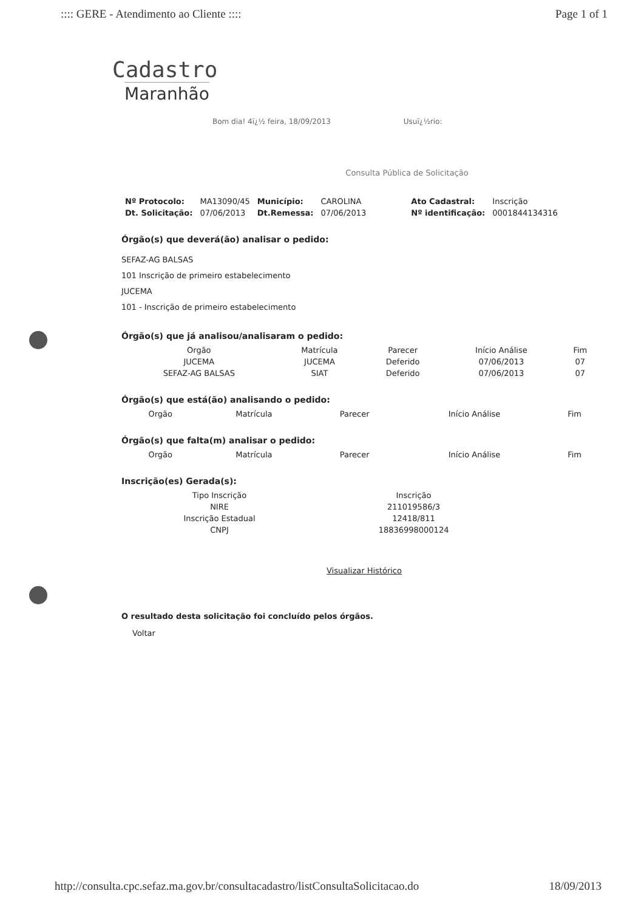:::: GERE - Atendimento ao Cliente :::: Page 1 of 1
Cadastro
Maranhão
Bom dia! 4ï¿½ feira, 18/09/2013 Usuï¿½rio:
Consulta Pública de Solicitação
| Nº Protocolo: | MA13090/45 | Município: | CAROLINA | | Ato Cadastral: | Inscrição |
| Dt. Solicitação: | 07/06/2013 | Dt.Remessa: | 07/06/2013 | | Nº identificação: | 0001844134316 |
Órgão(s) que deverá(ão) analisar o pedido:
SEFAZ-AG BALSAS
101 Inscrição de primeiro estabelecimento
JUCEMA
101 - Inscrição de primeiro estabelecimento
Órgão(s) que já analisou/analisaram o pedido:
| Orgão | Matrícula | Parecer | Início Análise | Fim |
| --- | --- | --- | --- | --- |
| JUCEMA | JUCEMA | Deferido | 07/06/2013 | 07 |
| SEFAZ-AG BALSAS | SIAT | Deferido | 07/06/2013 | 07 |
Órgão(s) que está(ão) analisando o pedido:
| Orgão | Matrícula | Parecer | Início Análise | Fim |
| --- | --- | --- | --- | --- |
Órgão(s) que falta(m) analisar o pedido:
| Orgão | Matrícula | Parecer | Início Análise | Fim |
| --- | --- | --- | --- | --- |
Inscrição(es) Gerada(s):
| Tipo Inscrição | Inscrição |
| --- | --- |
| NIRE | 211019586/3 |
| Inscrição Estadual | 12418/811 |
| CNPJ | 18836998000124 |
Visualizar Histórico
O resultado desta solicitação foi concluído pelos órgãos.
Voltar
http://consulta.cpc.sefaz.ma.gov.br/consultacadastro/listConsultaSolicitacao.do 18/09/2013